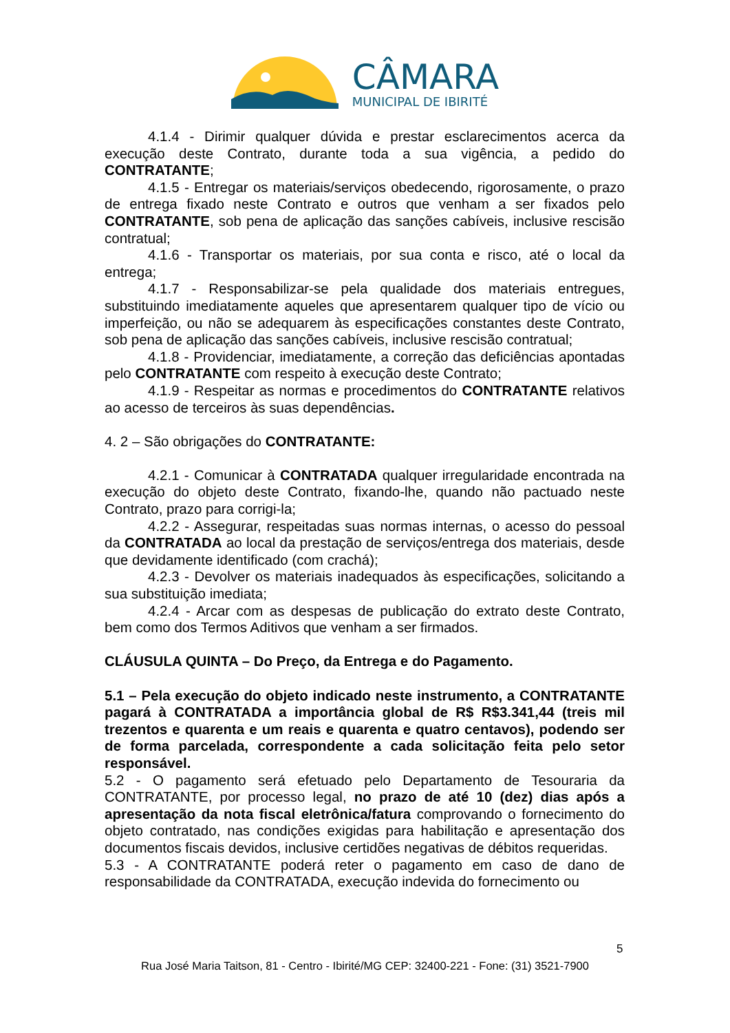CÂMARA
MUNICIPAL DE IBIRITÉ
4.1.4 - Dirimir qualquer dúvida e prestar esclarecimentos acerca da execução deste Contrato, durante toda a sua vigência, a pedido do CONTRATANTE;
4.1.5 - Entregar os materiais/serviços obedecendo, rigorosamente, o prazo de entrega fixado neste Contrato e outros que venham a ser fixados pelo CONTRATANTE, sob pena de aplicação das sanções cabíveis, inclusive rescisão contratual;
4.1.6 - Transportar os materiais, por sua conta e risco, até o local da entrega;
4.1.7 - Responsabilizar-se pela qualidade dos materiais entregues, substituindo imediatamente aqueles que apresentarem qualquer tipo de vício ou imperfeição, ou não se adequarem às especificações constantes deste Contrato, sob pena de aplicação das sanções cabíveis, inclusive rescisão contratual;
4.1.8 - Providenciar, imediatamente, a correção das deficiências apontadas pelo CONTRATANTE com respeito à execução deste Contrato;
4.1.9 - Respeitar as normas e procedimentos do CONTRATANTE relativos ao acesso de terceiros às suas dependências.
4. 2 – São obrigações do CONTRATANTE:
4.2.1 - Comunicar à CONTRATADA qualquer irregularidade encontrada na execução do objeto deste Contrato, fixando-lhe, quando não pactuado neste Contrato, prazo para corrigi-la;
4.2.2 - Assegurar, respeitadas suas normas internas, o acesso do pessoal da CONTRATADA ao local da prestação de serviços/entrega dos materiais, desde que devidamente identificado (com crachá);
4.2.3 - Devolver os materiais inadequados às especificações, solicitando a sua substituição imediata;
4.2.4 - Arcar com as despesas de publicação do extrato deste Contrato, bem como dos Termos Aditivos que venham a ser firmados.
CLÁUSULA QUINTA – Do Preço, da Entrega e do Pagamento.
5.1 – Pela execução do objeto indicado neste instrumento, a CONTRATANTE pagará à CONTRATADA a importância global de R$ R$3.341,44 (treis mil trezentos e quarenta e um reais e quarenta e quatro centavos), podendo ser de forma parcelada, correspondente a cada solicitação feita pelo setor responsável.
5.2 - O pagamento será efetuado pelo Departamento de Tesouraria da CONTRATANTE, por processo legal, no prazo de até 10 (dez) dias após a apresentação da nota fiscal eletrônica/fatura comprovando o fornecimento do objeto contratado, nas condições exigidas para habilitação e apresentação dos documentos fiscais devidos, inclusive certidões negativas de débitos requeridas.
5.3 - A CONTRATANTE poderá reter o pagamento em caso de dano de responsabilidade da CONTRATADA, execução indevida do fornecimento ou
5
Rua José Maria Taitson, 81 - Centro - Ibirité/MG CEP: 32400-221 - Fone: (31) 3521-7900